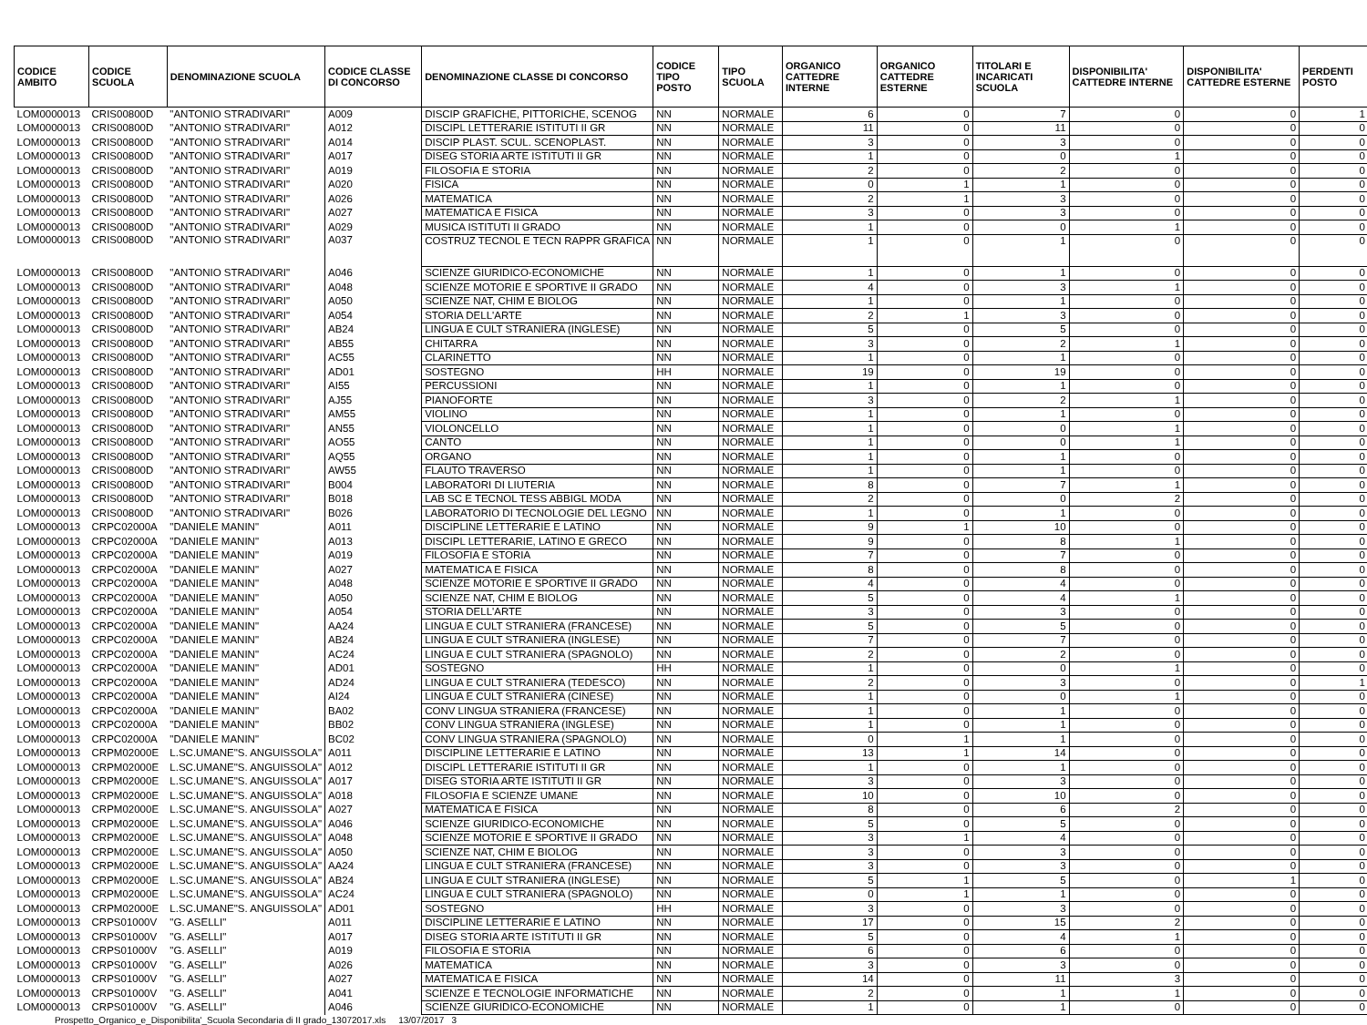| CODICE AMBITO | CODICE SCUOLA | DENOMINAZIONE SCUOLA | CODICE CLASSE DI CONCORSO | DENOMINAZIONE CLASSE DI CONCORSO | CODICE TIPO POSTO | TIPO SCUOLA | ORGANICO CATTEDRE INTERNE | ORGANICO CATTEDRE ESTERNE | TITOLARI E INCARICATI SCUOLA | DISPONIBILITA' CATTEDRE INTERNE | DISPONIBILITA' CATTEDRE ESTERNE | PERDENTI POSTO |
| --- | --- | --- | --- | --- | --- | --- | --- | --- | --- | --- | --- | --- |
| LOM0000013 | CRIS00800D | "ANTONIO STRADIVARI" | A009 | DISCIP GRAFICHE, PITTORICHE, SCENOG | NN | NORMALE | 6 | 0 | 7 | 0 | 0 | 1 |
| LOM0000013 | CRIS00800D | "ANTONIO STRADIVARI" | A012 | DISCIPL LETTERARIE ISTITUTI II GR | NN | NORMALE | 11 | 0 | 11 | 0 | 0 | 0 |
| LOM0000013 | CRIS00800D | "ANTONIO STRADIVARI" | A014 | DISCIP PLAST. SCUL. SCENOPLAST. | NN | NORMALE | 3 | 0 | 3 | 0 | 0 | 0 |
| LOM0000013 | CRIS00800D | "ANTONIO STRADIVARI" | A017 | DISEG STORIA ARTE ISTITUTI II GR | NN | NORMALE | 1 | 0 | 0 | 1 | 0 | 0 |
| LOM0000013 | CRIS00800D | "ANTONIO STRADIVARI" | A019 | FILOSOFIA E STORIA | NN | NORMALE | 2 | 0 | 2 | 0 | 0 | 0 |
| LOM0000013 | CRIS00800D | "ANTONIO STRADIVARI" | A020 | FISICA | NN | NORMALE | 0 | 1 | 1 | 0 | 0 | 0 |
| LOM0000013 | CRIS00800D | "ANTONIO STRADIVARI" | A026 | MATEMATICA | NN | NORMALE | 2 | 1 | 3 | 0 | 0 | 0 |
| LOM0000013 | CRIS00800D | "ANTONIO STRADIVARI" | A027 | MATEMATICA E FISICA | NN | NORMALE | 3 | 0 | 3 | 0 | 0 | 0 |
| LOM0000013 | CRIS00800D | "ANTONIO STRADIVARI" | A029 | MUSICA ISTITUTI II GRADO | NN | NORMALE | 1 | 0 | 0 | 1 | 0 | 0 |
| LOM0000013 | CRIS00800D | "ANTONIO STRADIVARI" | A037 | COSTRUZ TECNOL E TECN RAPPR GRAFICA | NN | NORMALE | 1 | 0 | 1 | 0 | 0 | 0 |
| LOM0000013 | CRIS00800D | "ANTONIO STRADIVARI" | A046 | SCIENZE GIURIDICO-ECONOMICHE | NN | NORMALE | 1 | 0 | 1 | 0 | 0 | 0 |
| LOM0000013 | CRIS00800D | "ANTONIO STRADIVARI" | A048 | SCIENZE MOTORIE E SPORTIVE II GRADO | NN | NORMALE | 4 | 0 | 3 | 1 | 0 | 0 |
| LOM0000013 | CRIS00800D | "ANTONIO STRADIVARI" | A050 | SCIENZE NAT, CHIM E BIOLOG | NN | NORMALE | 1 | 0 | 1 | 0 | 0 | 0 |
| LOM0000013 | CRIS00800D | "ANTONIO STRADIVARI" | A054 | STORIA DELL'ARTE | NN | NORMALE | 2 | 1 | 3 | 0 | 0 | 0 |
| LOM0000013 | CRIS00800D | "ANTONIO STRADIVARI" | AB24 | LINGUA E CULT STRANIERA (INGLESE) | NN | NORMALE | 5 | 0 | 5 | 0 | 0 | 0 |
| LOM0000013 | CRIS00800D | "ANTONIO STRADIVARI" | AB55 | CHITARRA | NN | NORMALE | 3 | 0 | 2 | 1 | 0 | 0 |
| LOM0000013 | CRIS00800D | "ANTONIO STRADIVARI" | AC55 | CLARINETTO | NN | NORMALE | 1 | 0 | 1 | 0 | 0 | 0 |
| LOM0000013 | CRIS00800D | "ANTONIO STRADIVARI" | AD01 | SOSTEGNO | HH | NORMALE | 19 | 0 | 19 | 0 | 0 | 0 |
| LOM0000013 | CRIS00800D | "ANTONIO STRADIVARI" | AI55 | PERCUSSIONI | NN | NORMALE | 1 | 0 | 1 | 0 | 0 | 0 |
| LOM0000013 | CRIS00800D | "ANTONIO STRADIVARI" | AJ55 | PIANOFORTE | NN | NORMALE | 3 | 0 | 2 | 1 | 0 | 0 |
| LOM0000013 | CRIS00800D | "ANTONIO STRADIVARI" | AM55 | VIOLINO | NN | NORMALE | 1 | 0 | 1 | 0 | 0 | 0 |
| LOM0000013 | CRIS00800D | "ANTONIO STRADIVARI" | AN55 | VIOLONCELLO | NN | NORMALE | 1 | 0 | 0 | 1 | 0 | 0 |
| LOM0000013 | CRIS00800D | "ANTONIO STRADIVARI" | AO55 | CANTO | NN | NORMALE | 1 | 0 | 0 | 1 | 0 | 0 |
| LOM0000013 | CRIS00800D | "ANTONIO STRADIVARI" | AQ55 | ORGANO | NN | NORMALE | 1 | 0 | 1 | 0 | 0 | 0 |
| LOM0000013 | CRIS00800D | "ANTONIO STRADIVARI" | AW55 | FLAUTO TRAVERSO | NN | NORMALE | 1 | 0 | 1 | 0 | 0 | 0 |
| LOM0000013 | CRIS00800D | "ANTONIO STRADIVARI" | B004 | LABORATORI DI LIUTERIA | NN | NORMALE | 8 | 0 | 7 | 1 | 0 | 0 |
| LOM0000013 | CRIS00800D | "ANTONIO STRADIVARI" | B018 | LAB SC E TECNOL TESS ABBIGL MODA | NN | NORMALE | 2 | 0 | 0 | 2 | 0 | 0 |
| LOM0000013 | CRIS00800D | "ANTONIO STRADIVARI" | B026 | LABORATORIO DI TECNOLOGIE DEL LEGNO | NN | NORMALE | 1 | 0 | 1 | 0 | 0 | 0 |
| LOM0000013 | CRPC02000A | "DANIELE MANIN" | A011 | DISCIPLINE LETTERARIE E LATINO | NN | NORMALE | 9 | 1 | 10 | 0 | 0 | 0 |
| LOM0000013 | CRPC02000A | "DANIELE MANIN" | A013 | DISCIPL LETTERARIE, LATINO E GRECO | NN | NORMALE | 9 | 0 | 8 | 1 | 0 | 0 |
| LOM0000013 | CRPC02000A | "DANIELE MANIN" | A019 | FILOSOFIA E STORIA | NN | NORMALE | 7 | 0 | 7 | 0 | 0 | 0 |
| LOM0000013 | CRPC02000A | "DANIELE MANIN" | A027 | MATEMATICA E FISICA | NN | NORMALE | 8 | 0 | 8 | 0 | 0 | 0 |
| LOM0000013 | CRPC02000A | "DANIELE MANIN" | A048 | SCIENZE MOTORIE E SPORTIVE II GRADO | NN | NORMALE | 4 | 0 | 4 | 0 | 0 | 0 |
| LOM0000013 | CRPC02000A | "DANIELE MANIN" | A050 | SCIENZE NAT, CHIM E BIOLOG | NN | NORMALE | 5 | 0 | 4 | 1 | 0 | 0 |
| LOM0000013 | CRPC02000A | "DANIELE MANIN" | A054 | STORIA DELL'ARTE | NN | NORMALE | 3 | 0 | 3 | 0 | 0 | 0 |
| LOM0000013 | CRPC02000A | "DANIELE MANIN" | AA24 | LINGUA E CULT STRANIERA (FRANCESE) | NN | NORMALE | 5 | 0 | 5 | 0 | 0 | 0 |
| LOM0000013 | CRPC02000A | "DANIELE MANIN" | AB24 | LINGUA E CULT STRANIERA (INGLESE) | NN | NORMALE | 7 | 0 | 7 | 0 | 0 | 0 |
| LOM0000013 | CRPC02000A | "DANIELE MANIN" | AC24 | LINGUA E CULT STRANIERA (SPAGNOLO) | NN | NORMALE | 2 | 0 | 2 | 0 | 0 | 0 |
| LOM0000013 | CRPC02000A | "DANIELE MANIN" | AD01 | SOSTEGNO | HH | NORMALE | 1 | 0 | 0 | 1 | 0 | 0 |
| LOM0000013 | CRPC02000A | "DANIELE MANIN" | AD24 | LINGUA E CULT STRANIERA (TEDESCO) | NN | NORMALE | 2 | 0 | 3 | 0 | 0 | 1 |
| LOM0000013 | CRPC02000A | "DANIELE MANIN" | AI24 | LINGUA E CULT STRANIERA (CINESE) | NN | NORMALE | 1 | 0 | 0 | 1 | 0 | 0 |
| LOM0000013 | CRPC02000A | "DANIELE MANIN" | BA02 | CONV LINGUA STRANIERA (FRANCESE) | NN | NORMALE | 1 | 0 | 1 | 0 | 0 | 0 |
| LOM0000013 | CRPC02000A | "DANIELE MANIN" | BB02 | CONV LINGUA STRANIERA (INGLESE) | NN | NORMALE | 1 | 0 | 1 | 0 | 0 | 0 |
| LOM0000013 | CRPC02000A | "DANIELE MANIN" | BC02 | CONV LINGUA STRANIERA (SPAGNOLO) | NN | NORMALE | 0 | 1 | 1 | 0 | 0 | 0 |
| LOM0000013 | CRPM02000E | L.SC.UMANE"S. ANGUISSOLA" | A011 | DISCIPLINE LETTERARIE E LATINO | NN | NORMALE | 13 | 1 | 14 | 0 | 0 | 0 |
| LOM0000013 | CRPM02000E | L.SC.UMANE"S. ANGUISSOLA" | A012 | DISCIPL LETTERARIE ISTITUTI II GR | NN | NORMALE | 1 | 0 | 1 | 0 | 0 | 0 |
| LOM0000013 | CRPM02000E | L.SC.UMANE"S. ANGUISSOLA" | A017 | DISEG STORIA ARTE ISTITUTI II GR | NN | NORMALE | 3 | 0 | 3 | 0 | 0 | 0 |
| LOM0000013 | CRPM02000E | L.SC.UMANE"S. ANGUISSOLA" | A018 | FILOSOFIA E SCIENZE UMANE | NN | NORMALE | 10 | 0 | 10 | 0 | 0 | 0 |
| LOM0000013 | CRPM02000E | L.SC.UMANE"S. ANGUISSOLA" | A027 | MATEMATICA E FISICA | NN | NORMALE | 8 | 0 | 6 | 2 | 0 | 0 |
| LOM0000013 | CRPM02000E | L.SC.UMANE"S. ANGUISSOLA" | A046 | SCIENZE GIURIDICO-ECONOMICHE | NN | NORMALE | 5 | 0 | 5 | 0 | 0 | 0 |
| LOM0000013 | CRPM02000E | L.SC.UMANE"S. ANGUISSOLA" | A048 | SCIENZE MOTORIE E SPORTIVE II GRADO | NN | NORMALE | 3 | 1 | 4 | 0 | 0 | 0 |
| LOM0000013 | CRPM02000E | L.SC.UMANE"S. ANGUISSOLA" | A050 | SCIENZE NAT, CHIM E BIOLOG | NN | NORMALE | 3 | 0 | 3 | 0 | 0 | 0 |
| LOM0000013 | CRPM02000E | L.SC.UMANE"S. ANGUISSOLA" | AA24 | LINGUA E CULT STRANIERA (FRANCESE) | NN | NORMALE | 3 | 0 | 3 | 0 | 0 | 0 |
| LOM0000013 | CRPM02000E | L.SC.UMANE"S. ANGUISSOLA" | AB24 | LINGUA E CULT STRANIERA (INGLESE) | NN | NORMALE | 5 | 1 | 5 | 0 | 1 | 0 |
| LOM0000013 | CRPM02000E | L.SC.UMANE"S. ANGUISSOLA" | AC24 | LINGUA E CULT STRANIERA (SPAGNOLO) | NN | NORMALE | 0 | 1 | 1 | 0 | 0 | 0 |
| LOM0000013 | CRPM02000E | L.SC.UMANE"S. ANGUISSOLA" | AD01 | SOSTEGNO | HH | NORMALE | 3 | 0 | 3 | 0 | 0 | 0 |
| LOM0000013 | CRPS01000V | "G. ASELLI" | A011 | DISCIPLINE LETTERARIE E LATINO | NN | NORMALE | 17 | 0 | 15 | 2 | 0 | 0 |
| LOM0000013 | CRPS01000V | "G. ASELLI" | A017 | DISEG STORIA ARTE ISTITUTI II GR | NN | NORMALE | 5 | 0 | 4 | 1 | 0 | 0 |
| LOM0000013 | CRPS01000V | "G. ASELLI" | A019 | FILOSOFIA E STORIA | NN | NORMALE | 6 | 0 | 6 | 0 | 0 | 0 |
| LOM0000013 | CRPS01000V | "G. ASELLI" | A026 | MATEMATICA | NN | NORMALE | 3 | 0 | 3 | 0 | 0 | 0 |
| LOM0000013 | CRPS01000V | "G. ASELLI" | A027 | MATEMATICA E FISICA | NN | NORMALE | 14 | 0 | 11 | 3 | 0 | 0 |
| LOM0000013 | CRPS01000V | "G. ASELLI" | A041 | SCIENZE E TECNOLOGIE INFORMATICHE | NN | NORMALE | 2 | 0 | 1 | 1 | 0 | 0 |
| LOM0000013 | CRPS01000V | "G. ASELLI" | A046 | SCIENZE GIURIDICO-ECONOMICHE | NN | NORMALE | 1 | 0 | 1 | 0 | 0 | 0 |
Prospetto_Organico_e_Disponibilita'_Scuola Secondaria di II grado_13072017.xls 13/07/2017 3